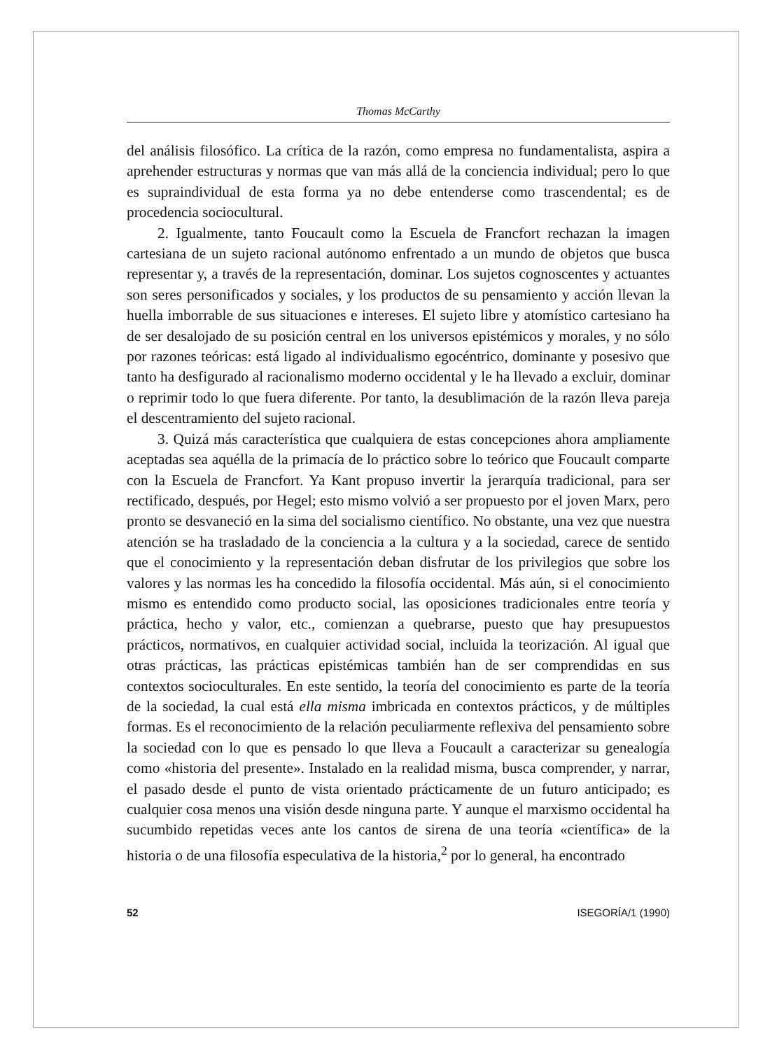Thomas McCarthy
del análisis filosófico. La crítica de la razón, como empresa no fundamentalista, aspira a aprehender estructuras y normas que van más allá de la conciencia individual; pero lo que es supraindividual de esta forma ya no debe entenderse como trascendental; es de procedencia sociocultural.
2. Igualmente, tanto Foucault como la Escuela de Francfort rechazan la imagen cartesiana de un sujeto racional autónomo enfrentado a un mundo de objetos que busca representar y, a través de la representación, dominar. Los sujetos cognoscentes y actuantes son seres personificados y sociales, y los productos de su pensamiento y acción llevan la huella imborrable de sus situaciones e intereses. El sujeto libre y atomístico cartesiano ha de ser desalojado de su posición central en los universos epistémicos y morales, y no sólo por razones teóricas: está ligado al individualismo egocéntrico, dominante y posesivo que tanto ha desfigurado al racionalismo moderno occidental y le ha llevado a excluir, dominar o reprimir todo lo que fuera diferente. Por tanto, la desublimación de la razón lleva pareja el descentramiento del sujeto racional.
3. Quizá más característica que cualquiera de estas concepciones ahora ampliamente aceptadas sea aquélla de la primacía de lo práctico sobre lo teórico que Foucault comparte con la Escuela de Francfort. Ya Kant propuso invertir la jerarquía tradicional, para ser rectificado, después, por Hegel; esto mismo volvió a ser propuesto por el joven Marx, pero pronto se desvaneció en la sima del socialismo científico. No obstante, una vez que nuestra atención se ha trasladado de la conciencia a la cultura y a la sociedad, carece de sentido que el conocimiento y la representación deban disfrutar de los privilegios que sobre los valores y las normas les ha concedido la filosofía occidental. Más aún, si el conocimiento mismo es entendido como producto social, las oposiciones tradicionales entre teoría y práctica, hecho y valor, etc., comienzan a quebrarse, puesto que hay presupuestos prácticos, normativos, en cualquier actividad social, incluida la teorización. Al igual que otras prácticas, las prácticas epistémicas también han de ser comprendidas en sus contextos socioculturales. En este sentido, la teoría del conocimiento es parte de la teoría de la sociedad, la cual está ella misma imbricada en contextos prácticos, y de múltiples formas. Es el reconocimiento de la relación peculiarmente reflexiva del pensamiento sobre la sociedad con lo que es pensado lo que lleva a Foucault a caracterizar su genealogía como «historia del presente». Instalado en la realidad misma, busca comprender, y narrar, el pasado desde el punto de vista orientado prácticamente de un futuro anticipado; es cualquier cosa menos una visión desde ninguna parte. Y aunque el marxismo occidental ha sucumbido repetidas veces ante los cantos de sirena de una teoría «científica» de la historia o de una filosofía especulativa de la historia,<sup>2</sup> por lo general, ha encontrado
52 ISEGORÍA/1 (1990)